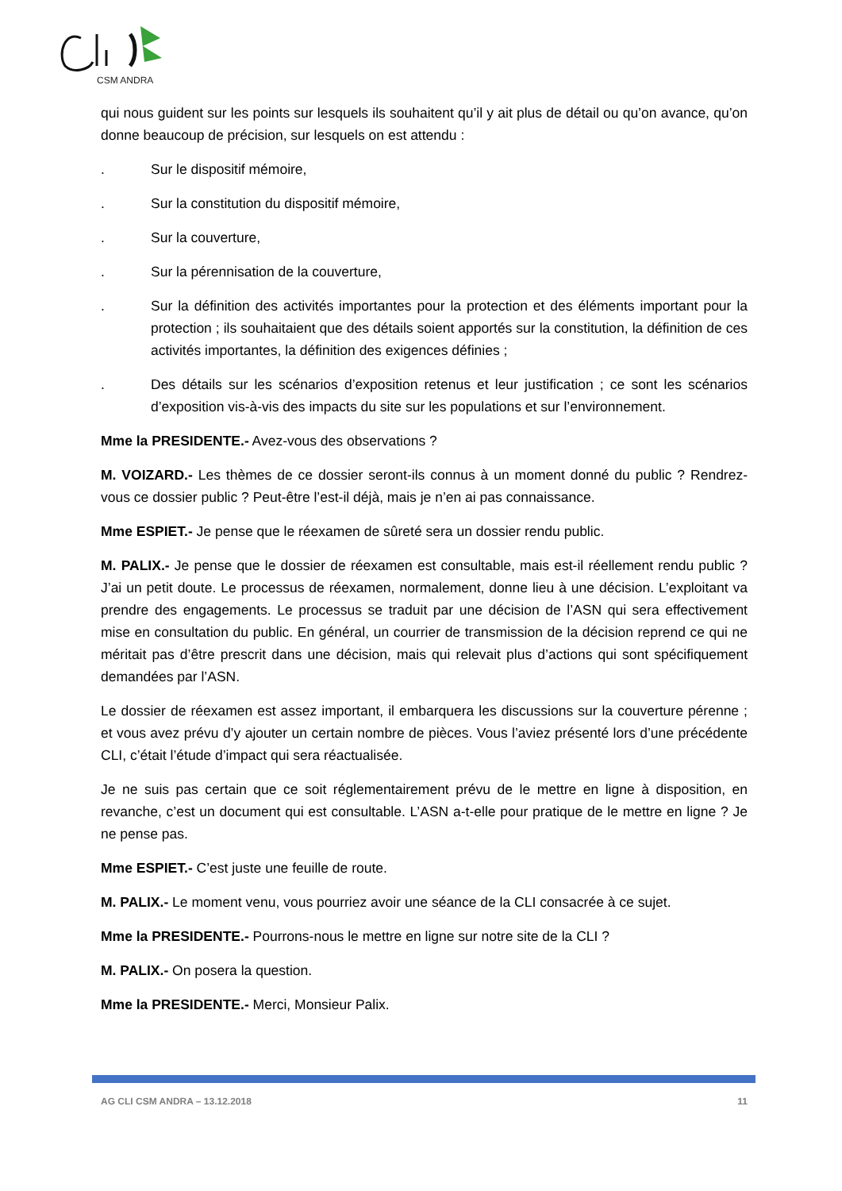CSM ANDRA
qui nous guident sur les points sur lesquels ils souhaitent qu’il y ait plus de détail ou qu’on avance, qu’on donne beaucoup de précision, sur lesquels on est attendu :
. Sur le dispositif mémoire,
. Sur la constitution du dispositif mémoire,
. Sur la couverture,
. Sur la pérennisation de la couverture,
. Sur la définition des activités importantes pour la protection et des éléments important pour la protection ; ils souhaitaient que des détails soient apportés sur la constitution, la définition de ces activités importantes, la définition des exigences définies ;
. Des détails sur les scénarios d’exposition retenus et leur justification ; ce sont les scénarios d’exposition vis-à-vis des impacts du site sur les populations et sur l’environnement.
Mme la PRESIDENTE.- Avez-vous des observations ?
M. VOIZARD.- Les thèmes de ce dossier seront-ils connus à un moment donné du public ? Rendrez-vous ce dossier public ? Peut-être l’est-il déjà, mais je n’en ai pas connaissance.
Mme ESPIET.- Je pense que le réexamen de sûreté sera un dossier rendu public.
M. PALIX.- Je pense que le dossier de réexamen est consultable, mais est-il réellement rendu public ? J’ai un petit doute. Le processus de réexamen, normalement, donne lieu à une décision. L’exploitant va prendre des engagements. Le processus se traduit par une décision de l’ASN qui sera effectivement mise en consultation du public. En général, un courrier de transmission de la décision reprend ce qui ne méritait pas d’être prescrit dans une décision, mais qui relevait plus d’actions qui sont spécifiquement demandées par l’ASN.
Le dossier de réexamen est assez important, il embarquera les discussions sur la couverture pérenne ; et vous avez prévu d’y ajouter un certain nombre de pièces. Vous l’aviez présenté lors d’une précédente CLI, c’était l’étude d’impact qui sera réactualisée.
Je ne suis pas certain que ce soit réglementairement prévu de le mettre en ligne à disposition, en revanche, c’est un document qui est consultable. L’ASN a-t-elle pour pratique de le mettre en ligne ? Je ne pense pas.
Mme ESPIET.- C’est juste une feuille de route.
M. PALIX.- Le moment venu, vous pourriez avoir une séance de la CLI consacrée à ce sujet.
Mme la PRESIDENTE.- Pourrons-nous le mettre en ligne sur notre site de la CLI ?
M. PALIX.- On posera la question.
Mme la PRESIDENTE.- Merci, Monsieur Palix.
AG CLI CSM ANDRA – 13.12.2018 11